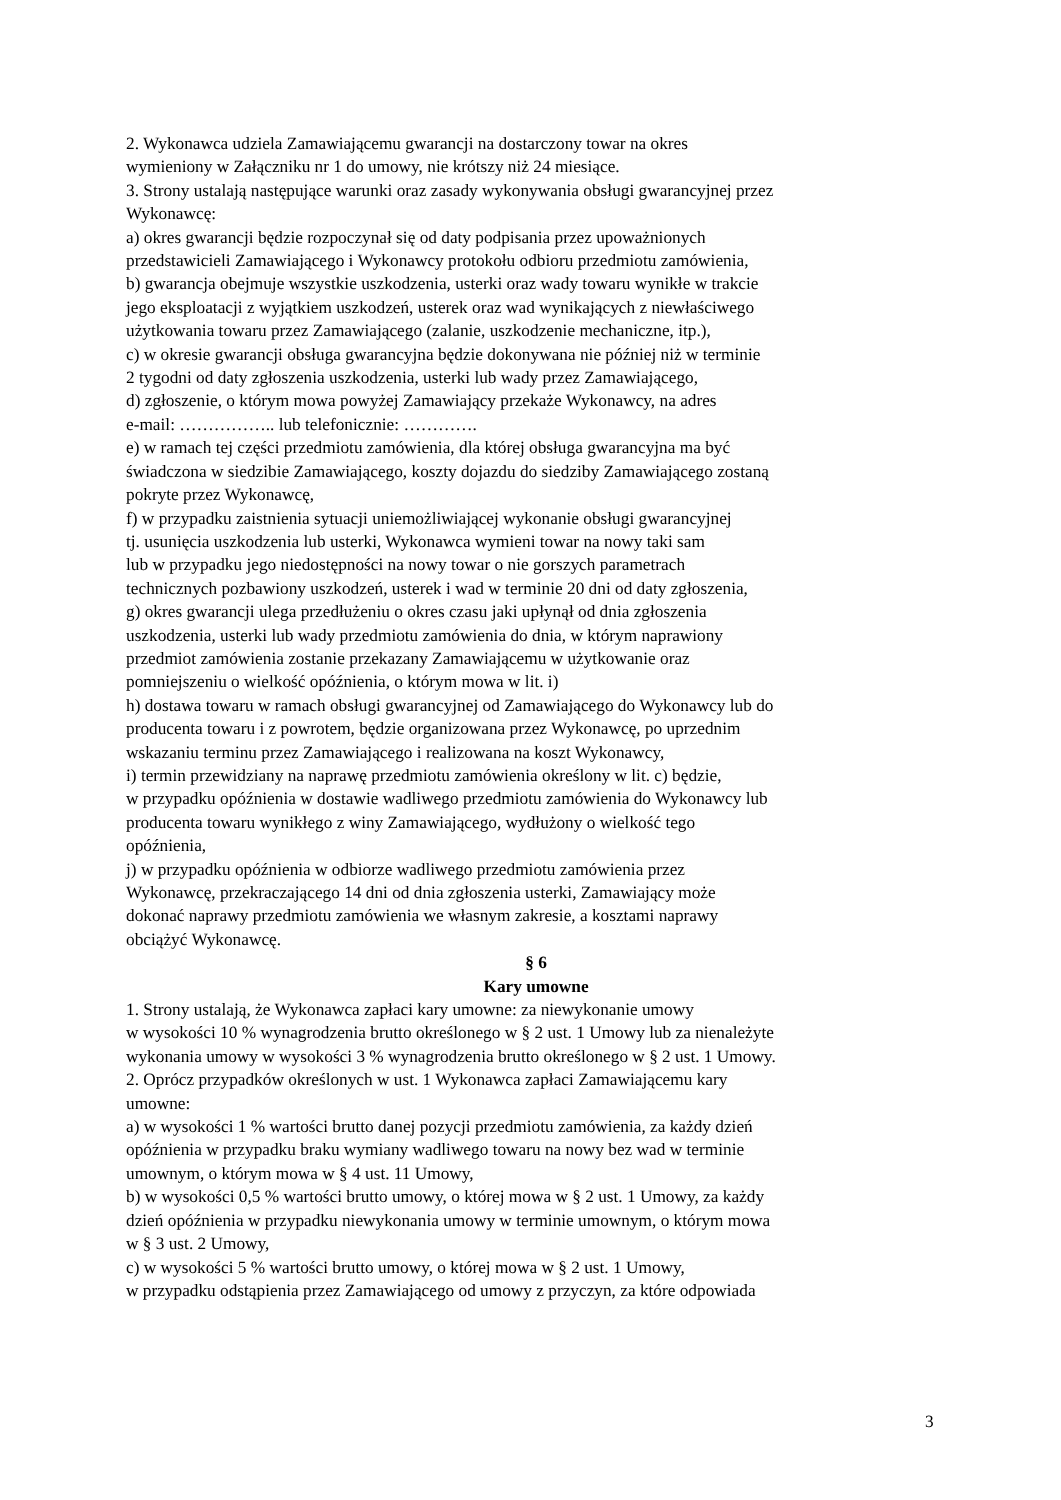2. Wykonawca udziela Zamawiającemu gwarancji na dostarczony towar na okres
wymieniony w Załączniku nr 1 do umowy, nie krótszy niż 24 miesiące.
3. Strony ustalają następujące warunki oraz zasady wykonywania obsługi gwarancyjnej przez
Wykonawcę:
a) okres gwarancji będzie rozpoczynał się od daty podpisania przez upoważnionych
przedstawicieli Zamawiającego i Wykonawcy protokołu odbioru przedmiotu zamówienia,
b) gwarancja obejmuje wszystkie uszkodzenia, usterki oraz wady towaru wynikłe w trakcie
jego eksploatacji z wyjątkiem uszkodzeń, usterek oraz wad wynikających z niewłaściwego
użytkowania towaru przez Zamawiającego (zalanie, uszkodzenie mechaniczne, itp.),
c) w okresie gwarancji obsługa gwarancyjna będzie dokonywana nie później niż w terminie
2 tygodni od daty zgłoszenia uszkodzenia, usterki lub wady przez Zamawiającego,
d) zgłoszenie, o którym mowa powyżej Zamawiający przekaże Wykonawcy, na adres
e-mail: …………….. lub telefonicznie: ………….
e) w ramach tej części przedmiotu zamówienia, dla której obsługa gwarancyjna ma być
świadczona w siedzibie Zamawiającego, koszty dojazdu do siedziby Zamawiającego zostaną
pokryte przez Wykonawcę,
f) w przypadku zaistnienia sytuacji uniemożliwiającej wykonanie obsługi gwarancyjnej
tj. usunięcia uszkodzenia lub usterki, Wykonawca wymieni towar na nowy taki sam
lub w przypadku jego niedostępności na nowy towar o nie gorszych parametrach
technicznych pozbawiony uszkodzeń, usterek i wad w terminie 20 dni od daty zgłoszenia,
g) okres gwarancji ulega przedłużeniu o okres czasu jaki upłynął od dnia zgłoszenia
uszkodzenia, usterki lub wady przedmiotu zamówienia do dnia, w którym naprawiony
przedmiot zamówienia zostanie przekazany Zamawiającemu w użytkowanie oraz
pomniejszeniu o wielkość opóźnienia, o którym mowa w lit. i)
h) dostawa towaru w ramach obsługi gwarancyjnej od Zamawiającego do Wykonawcy lub do
producenta towaru i z powrotem, będzie organizowana przez Wykonawcę, po uprzednim
wskazaniu terminu przez Zamawiającego i realizowana na koszt Wykonawcy,
i) termin przewidziany na naprawę przedmiotu zamówienia określony w lit. c) będzie,
w przypadku opóźnienia w dostawie wadliwego przedmiotu zamówienia do Wykonawcy lub
producenta towaru wynikłego z winy Zamawiającego, wydłużony o wielkość tego
opóźnienia,
j) w przypadku opóźnienia w odbiorze wadliwego przedmiotu zamówienia przez
Wykonawcę, przekraczającego 14 dni od dnia zgłoszenia usterki, Zamawiający może
dokonać naprawy przedmiotu zamówienia we własnym zakresie, a kosztami naprawy
obciążyć Wykonawcę.
§ 6
Kary umowne
1. Strony ustalają, że Wykonawca zapłaci kary umowne: za niewykonanie umowy
w wysokości 10 % wynagrodzenia brutto określonego w § 2 ust. 1 Umowy lub za nienależyte
wykonania umowy w wysokości 3 % wynagrodzenia brutto określonego w § 2 ust. 1 Umowy.
2. Oprócz przypadków określonych w ust. 1 Wykonawca zapłaci Zamawiającemu kary
umowne:
a) w wysokości 1 % wartości brutto danej pozycji przedmiotu zamówienia, za każdy dzień
opóźnienia w przypadku braku wymiany wadliwego towaru na nowy bez wad w terminie
umownym, o którym mowa w § 4 ust. 11 Umowy,
b) w wysokości 0,5 % wartości brutto umowy, o której mowa w § 2 ust. 1 Umowy, za każdy
dzień opóźnienia w przypadku niewykonania umowy w terminie umownym, o którym mowa
w § 3 ust. 2 Umowy,
c) w wysokości 5 % wartości brutto umowy, o której mowa w § 2 ust. 1 Umowy,
w przypadku odstąpienia przez Zamawiającego od umowy z przyczyn, za które odpowiada
3